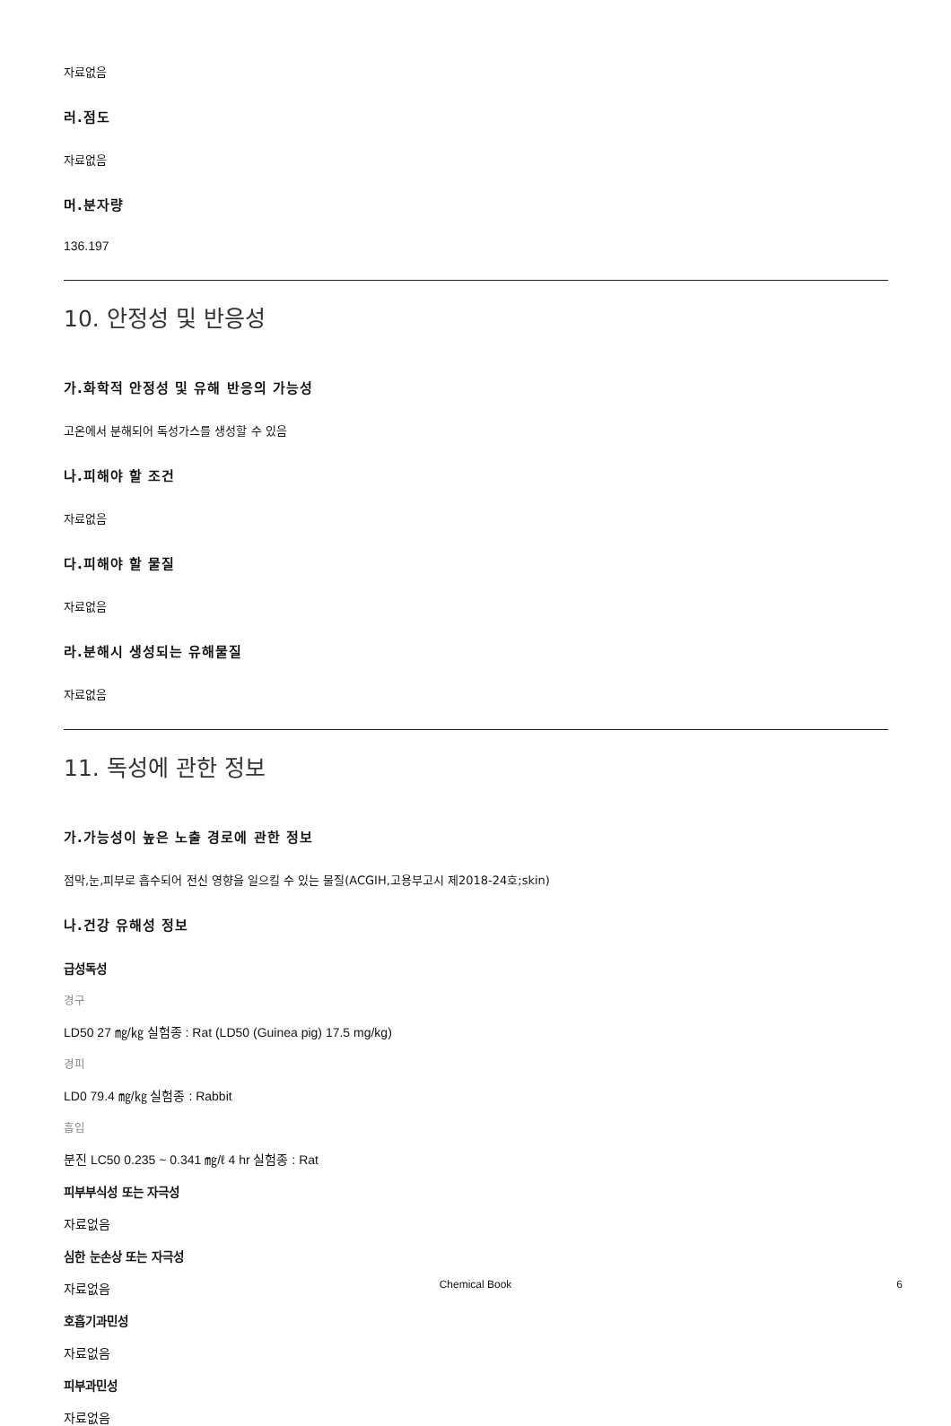자료없음
러.점도
자료없음
머.분자량
136.197
10. 안정성 및 반응성
가.화학적 안정성 및 유해 반응의 가능성
고온에서 분해되어 독성가스를 생성할 수 있음
나.피해야 할 조건
자료없음
다.피해야 할 물질
자료없음
라.분해시 생성되는 유해물질
자료없음
11. 독성에 관한 정보
가.가능성이 높은 노출 경로에 관한 정보
점막,눈,피부로 흡수되어 전신 영향을 일으킬 수 있는 물질(ACGIH,고용부고시 제2018-24호;skin)
나.건강 유해성 정보
급성독성
경구
LD50 27 ㎎/㎏ 실험종 : Rat (LD50 (Guinea pig) 17.5 mg/kg)
경피
LD0 79.4 ㎎/㎏ 실험종 : Rabbit
흡입
분진 LC50 0.235 ~ 0.341 ㎎/ℓ 4 hr 실험종 : Rat
피부부식성 또는 자극성
자료없음
심한 눈손상 또는 자극성
자료없음
호흡기과민성
자료없음
피부과민성
자료없음
Chemical Book 6